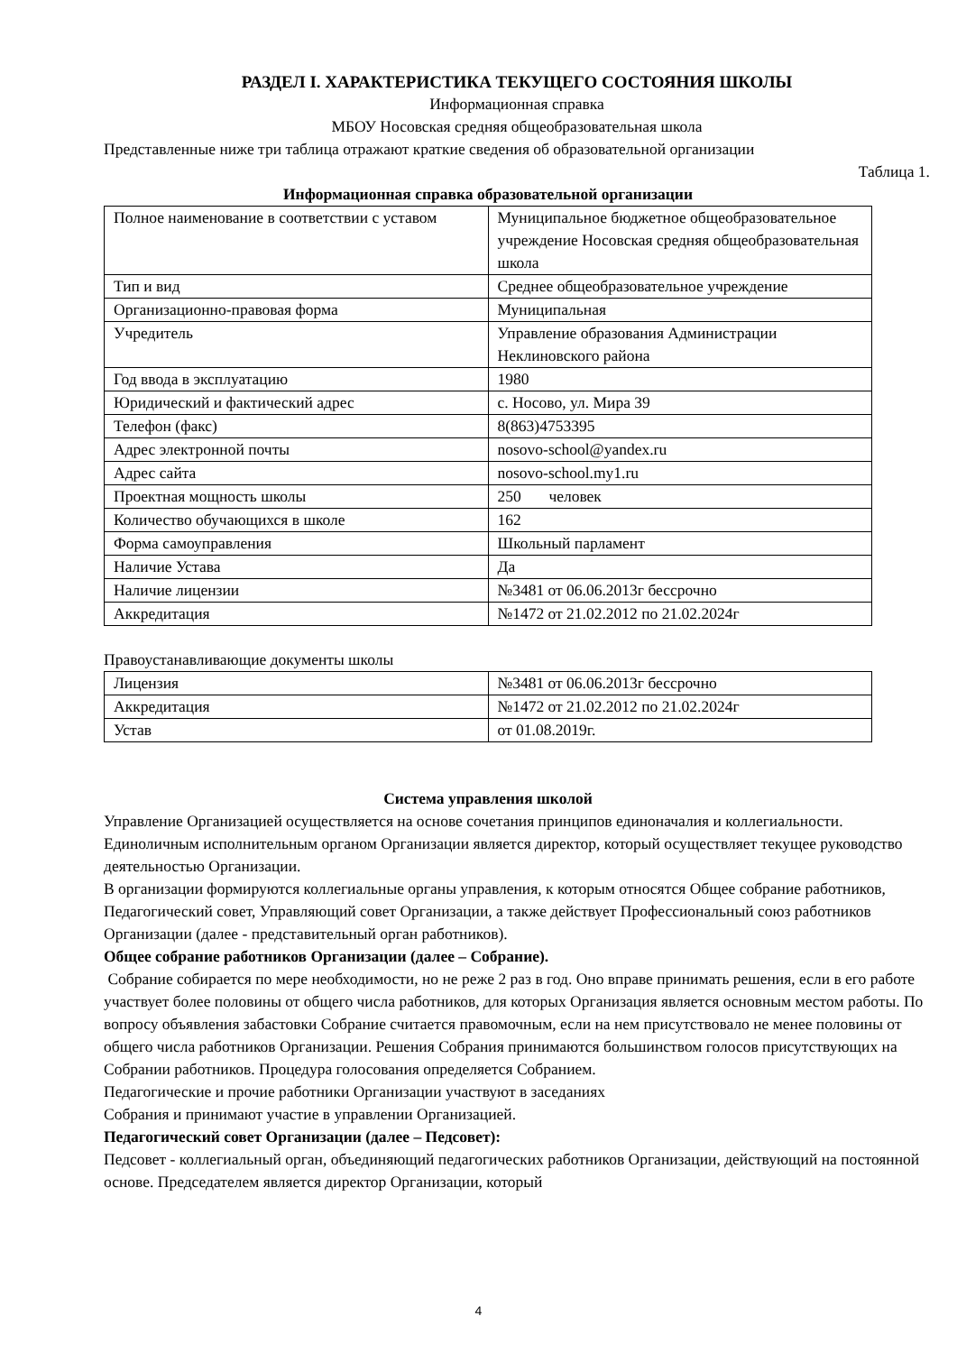РАЗДЕЛ I. ХАРАКТЕРИСТИКА ТЕКУЩЕГО СОСТОЯНИЯ ШКОЛЫ
Информационная справка
МБОУ Носовская средняя общеобразовательная школа
Представленные ниже три таблица отражают краткие сведения об образовательной организации
Таблица 1.
Информационная справка образовательной организации
| Полное наименование в соответствии с уставом | Муниципальное бюджетное общеобразовательное учреждение Носовская средняя общеобразовательная школа |
| Тип и вид | Среднее общеобразовательное учреждение |
| Организационно-правовая форма | Муниципальная |
| Учредитель | Управление образования Администрации Неклиновского района |
| Год ввода в эксплуатацию | 1980 |
| Юридический и фактический адрес | с. Носово, ул. Мира 39 |
| Телефон (факс) | 8(863)4753395 |
| Адрес электронной почты | nosovo-school@yandex.ru |
| Адрес сайта | nosovo-school.my1.ru |
| Проектная мощность школы | 250 человек |
| Количество обучающихся в школе | 162 |
| Форма самоуправления | Школьный парламент |
| Наличие Устава | Да |
| Наличие лицензии | №3481 от 06.06.2013г бессрочно |
| Аккредитация | №1472 от 21.02.2012 по 21.02.2024г |
Правоустанавливающие документы школы
| Лицензия | №3481 от 06.06.2013г бессрочно |
| Аккредитация | №1472 от 21.02.2012 по 21.02.2024г |
| Устав | от 01.08.2019г. |
Система управления школой
Управление Организацией осуществляется на основе сочетания принципов единоначалия и коллегиальности.
Единоличным исполнительным органом Организации является директор, который осуществляет текущее руководство деятельностью Организации.
В организации формируются коллегиальные органы управления, к которым относятся Общее собрание работников, Педагогический совет, Управляющий совет Организации, а также действует Профессиональный союз работников Организации (далее - представительный орган работников).
Общее собрание работников Организации (далее – Собрание).
Собрание собирается по мере необходимости, но не реже 2 раз в год. Оно вправе принимать решения, если в его работе участвует более половины от общего числа работников, для которых Организация является основным местом работы. По вопросу объявления забастовки Собрание считается правомочным, если на нем присутствовало не менее половины от общего числа работников Организации. Решения Собрания принимаются большинством голосов присутствующих на Собрании работников. Процедура голосования определяется Собранием.
Педагогические и прочие работники Организации участвуют в заседаниях
Собрания и принимают участие в управлении Организацией.
Педагогический совет Организации (далее – Педсовет):
Педсовет - коллегиальный орган, объединяющий педагогических работников Организации, действующий на постоянной основе. Председателем является директор Организации, который
4